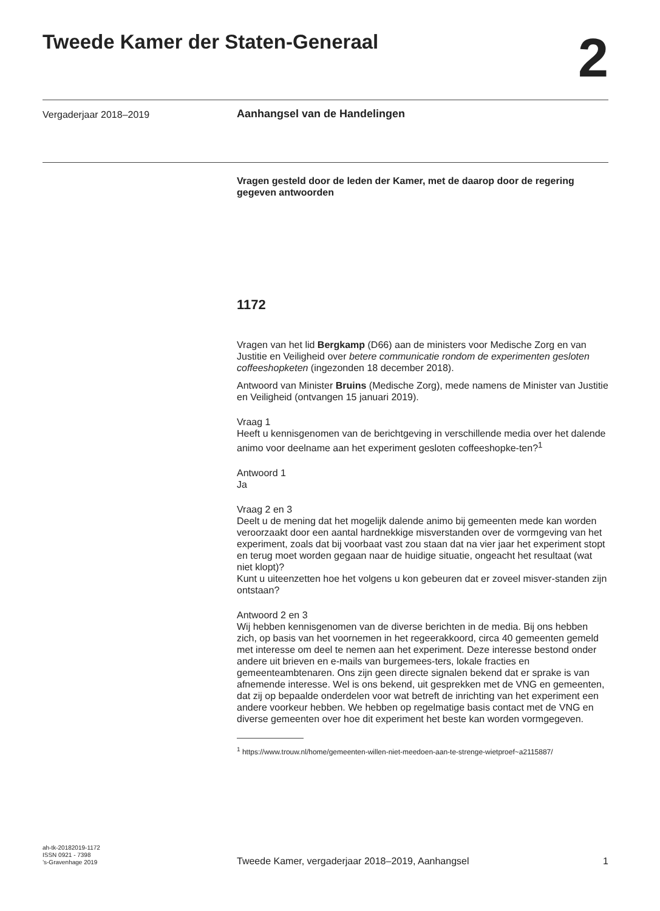Tweede Kamer der Staten-Generaal
2
Vergaderjaar 2018–2019 Aanhangsel van de Handelingen
Vragen gesteld door de leden der Kamer, met de daarop door de regering gegeven antwoorden
1172
Vragen van het lid Bergkamp (D66) aan de ministers voor Medische Zorg en van Justitie en Veiligheid over betere communicatie rondom de experimenten gesloten coffeeshopketen (ingezonden 18 december 2018).
Antwoord van Minister Bruins (Medische Zorg), mede namens de Minister van Justitie en Veiligheid (ontvangen 15 januari 2019).
Vraag 1
Heeft u kennisgenomen van de berichtgeving in verschillende media over het dalende animo voor deelname aan het experiment gesloten coffeeshopke-ten?<sup>1</sup>
Antwoord 1
Ja
Vraag 2 en 3
Deelt u de mening dat het mogelijk dalende animo bij gemeenten mede kan worden veroorzaakt door een aantal hardnekkige misverstanden over de vormgeving van het experiment, zoals dat bij voorbaat vast zou staan dat na vier jaar het experiment stopt en terug moet worden gegaan naar de huidige situatie, ongeacht het resultaat (wat niet klopt)?
Kunt u uiteenzetten hoe het volgens u kon gebeuren dat er zoveel misver-standen zijn ontstaan?
Antwoord 2 en 3
Wij hebben kennisgenomen van de diverse berichten in de media. Bij ons hebben zich, op basis van het voornemen in het regeerakkoord, circa 40 gemeenten gemeld met interesse om deel te nemen aan het experiment. Deze interesse bestond onder andere uit brieven en e-mails van burgemees-ters, lokale fracties en gemeenteambtenaren. Ons zijn geen directe signalen bekend dat er sprake is van afnemende interesse. Wel is ons bekend, uit gesprekken met de VNG en gemeenten, dat zij op bepaalde onderdelen voor wat betreft de inrichting van het experiment een andere voorkeur hebben. We hebben op regelmatige basis contact met de VNG en diverse gemeenten over hoe dit experiment het beste kan worden vormgegeven.
<sup>1</sup> https://www.trouw.nl/home/gemeenten-willen-niet-meedoen-aan-te-strenge-wietproef~a2115887/
ah-tk-20182019-1172
ISSN 0921 - 7398
’s-Gravenhage 2019
Tweede Kamer, vergaderjaar 2018–2019, Aanhangsel 1